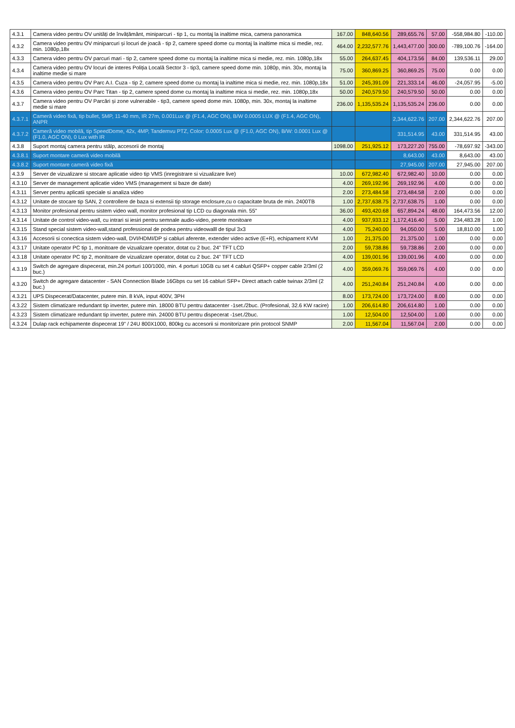| 4.3.1 | Camera video pentru OV unități de învățământ, miniparcuri - tip 1, cu montaj la inaltime mica, camera panoramica | 167.00 | 848,640.56 | 289,655.76 | 57.00 | -558,984.80 | -110.00 |
| 4.3.2 | Camera video pentru OV miniparcuri și locuri de joacă - tip 2, camere speed dome cu montaj la inaltime mica si medie, rez. min. 1080p,18x | 464.00 | 2,232,577.76 | 1,443,477.00 | 300.00 | -789,100.76 | -164.00 |
| 4.3.3 | Camera video pentru OV parcuri mari - tip 2, camere speed dome cu montaj la inaltime mica si medie, rez. min. 1080p,18x | 55.00 | 264,637.45 | 404,173.56 | 84.00 | 139,536.11 | 29.00 |
| 4.3.4 | Camera video pentru OV locuri de interes Poliția Locală Sector 3 - tip3, camere speed dome min. 1080p, min. 30x, montaj la inaltime medie si mare | 75.00 | 360,869.25 | 360,869.25 | 75.00 | 0.00 | 0.00 |
| 4.3.5 | Camera video pentru OV Parc A.I. Cuza - tip 2, camere speed dome cu montaj la inaltime mica si medie, rez. min. 1080p,18x | 51.00 | 245,391.09 | 221,333.14 | 46.00 | -24,057.95 | -5.00 |
| 4.3.6 | Camera video pentru OV Parc Titan - tip 2, camere speed dome cu montaj la inaltime mica si medie, rez. min. 1080p,18x | 50.00 | 240,579.50 | 240,579.50 | 50.00 | 0.00 | 0.00 |
| 4.3.7 | Camera video pentru OV Parcări și zone vulnerabile - tip3, camere speed dome min. 1080p, min. 30x, montaj la inaltime medie si mare | 236.00 | 1,135,535.24 | 1,135,535.24 | 236.00 | 0.00 | 0.00 |
| 4.3.7.1 | Cameră video fixă, tip bullet, 5MP, 11-40 mm, IR 27m, 0.001Lux @ (F1.4, AGC ON), B/W 0.0005 LUX @ (F1.4, AGC ON), ANPR | | | 2,344,622.76 | 207.00 | 2,344,622.76 | 207.00 |
| 4.3.7.2 | Cameră video mobilă, tip SpeedDome, 42x, 4MP, Tandemvu PTZ, Color: 0.0005 Lux @ (F1.0, AGC ON), B/W: 0.0001 Lux @ (F1.0, AGC ON), 0 Lux with IR | | | 331,514.95 | 43.00 | 331,514.95 | 43.00 |
| 4.3.8 | Suport montaj camera pentru stâlp, accesorii de montaj | 1098.00 | 251,925.12 | 173,227.20 | 755.00 | -78,697.92 | -343.00 |
| 4.3.8.1 | Suport montare cameră video mobilă | | | 8,643.00 | 43.00 | 8,643.00 | 43.00 |
| 4.3.8.2 | Suport montare cameră video fixă | | | 27,945.00 | 207.00 | 27,945.00 | 207.00 |
| 4.3.9 | Server de vizualizare si stocare aplicatie video tip VMS (inregistrare si vizualizare live) | 10.00 | 672,982.40 | 672,982.40 | 10.00 | 0.00 | 0.00 |
| 4.3.10 | Server de management aplicatie video VMS (management si baze de date) | 4.00 | 269,192.96 | 269,192.96 | 4.00 | 0.00 | 0.00 |
| 4.3.11 | Server pentru aplicatii speciale si analiza video | 2.00 | 273,484.58 | 273,484.58 | 2.00 | 0.00 | 0.00 |
| 4.3.12 | Unitate de stocare tip SAN, 2 controllere de baza si extensii tip storage enclosure,cu o capacitate bruta de min. 2400TB | 1.00 | 2,737,638.75 | 2,737,638.75 | 1.00 | 0.00 | 0.00 |
| 4.3.13 | Monitor profesional pentru sistem video wall, monitor profesional tip LCD cu diagonala min. 55" | 36.00 | 493,420.68 | 657,894.24 | 48.00 | 164,473.56 | 12.00 |
| 4.3.14 | Unitate de control video-wall, cu intrari si iesiri pentru semnale audio-video, perete monitoare | 4.00 | 937,933.12 | 1,172,416.40 | 5.00 | 234,483.28 | 1.00 |
| 4.3.15 | Stand special sistem video-wall,stand professional de podea pentru videowalll de tipul 3x3 | 4.00 | 75,240.00 | 94,050.00 | 5.00 | 18,810.00 | 1.00 |
| 4.3.16 | Accesorii si conectica sistem video-wall, DVI/HDMI/DP și cabluri aferente, extender video active (E+R), echipament KVM | 1.00 | 21,375.00 | 21,375.00 | 1.00 | 0.00 | 0.00 |
| 4.3.17 | Unitate operator PC tip 1, monitoare de vizualizare operator, dotat cu 2 buc. 24" TFT LCD | 2.00 | 59,738.86 | 59,738.86 | 2.00 | 0.00 | 0.00 |
| 4.3.18 | Unitate operator PC tip 2, monitoare de vizualizare operator, dotat cu 2 buc. 24" TFT LCD | 4.00 | 139,001.96 | 139,001.96 | 4.00 | 0.00 | 0.00 |
| 4.3.19 | Switch de agregare dispecerat, min.24 porturi 100/1000, min. 4 porturi 10GB cu set 4 cabluri QSFP+ copper cable 2/3ml (2 buc.) | 4.00 | 359,069.76 | 359,069.76 | 4.00 | 0.00 | 0.00 |
| 4.3.20 | Switch de agregare datacenter - SAN Connection Blade 16Gbps cu set 16 cabluri SFP+ Direct attach cable twinax 2/3ml (2 buc.) | 4.00 | 251,240.84 | 251,240.84 | 4.00 | 0.00 | 0.00 |
| 4.3.21 | UPS Dispecerat/Datacenter, putere min. 8 kVA, input 400V, 3PH | 8.00 | 173,724.00 | 173,724.00 | 8.00 | 0.00 | 0.00 |
| 4.3.22 | Sistem climatizare redundant tip inverter, putere min. 18000 BTU pentru datacenter -1set./2buc. (Profesional, 32.6 KW racire) | 1.00 | 206,614.80 | 206,614.80 | 1.00 | 0.00 | 0.00 |
| 4.3.23 | Sistem climatizare redundant tip inverter, putere min. 24000 BTU pentru dispecerat -1set./2buc. | 1.00 | 12,504.00 | 12,504.00 | 1.00 | 0.00 | 0.00 |
| 4.3.24 | Dulap rack echipamente dispecerat 19" / 24U 800X1000, 800kg cu accesorii si monitorizare prin protocol SNMP | 2.00 | 11,567.04 | 11,567.04 | 2.00 | 0.00 | 0.00 |